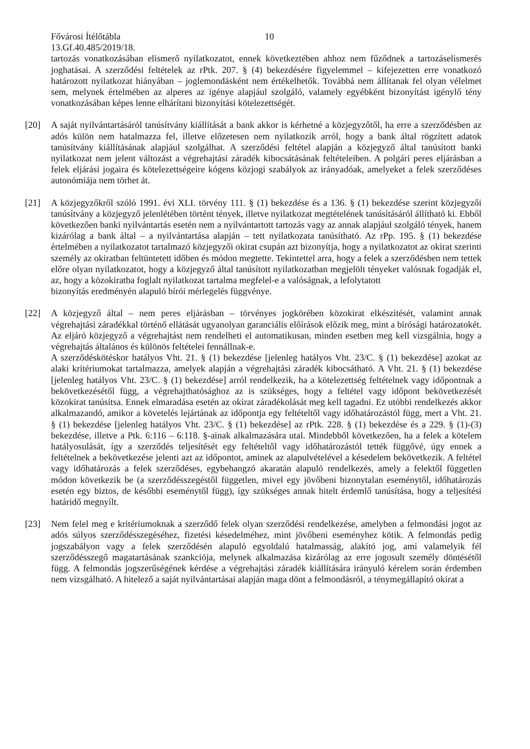Fővárosi Ítélőtábla 10
13.Gf.40.485/2019/18.
tartozás vonatkozásában elismerő nyilatkozatot, ennek következtében ahhoz nem fűződnek a tartozáselismerés joghatásai. A szerződési feltételek az rPtk. 207. § (4) bekezdésére figyelemmel – kifejezetten erre vonatkozó határozott nyilatkozat hiányában – joglemondásként nem értékelhetők. Továbbá nem állítanak fel olyan vélelmet sem, melynek értelmében az alperes az igénye alapjául szolgáló, valamely egyébként bizonyítást igénylő tény vonatkozásában képes lenne elhárítani bizonyítási kötelezettségét.
[20] A saját nyilvántartásáról tanúsítvány kiállítását a bank akkor is kérhetné a közjegyzőtől, ha erre a szerződésben az adós külön nem hatalmazza fel, illetve előzetesen nem nyilatkozik arról, hogy a bank által rögzített adatok tanúsítvány kiállításának alapjául szolgálhat. A szerződési feltétel alapján a közjegyző által tanúsított banki nyilatkozat nem jelent változást a végrehajtási záradék kibocsátásának feltételeiben. A polgári peres eljárásban a felek eljárási jogaira és kötelezettségeire kógens közjogi szabályok az irányadóak, amelyeket a felek szerződéses autonómiája nem törhet át.
[21] A közjegyzőkről szóló 1991. évi XLI. törvény 111. § (1) bekezdése és a 136. § (1) bekezdése szerint közjegyzői tanúsítvány a közjegyző jelenlétében történt tények, illetve nyilatkozat megtételének tanúsításáról állítható ki. Ebből következően banki nyilvántartás esetén nem a nyilvántartott tartozás vagy az annak alapjául szolgáló tények, hanem kizárólag a bank által – a nyilvántartása alapján – tett nyilatkozata tanúsítható. Az rPp. 195. § (1) bekezdése értelmében a nyilatkozatot tartalmazó közjegyzői okirat csupán azt bizonyítja, hogy a nyilatkozatot az okirat szerinti személy az okiratban feltüntetett időben és módon megtette. Tekintettel arra, hogy a felek a szerződésben nem tettek előre olyan nyilatkozatot, hogy a közjegyző által tanúsított nyilatkozatban megjelölt tényeket valósnak fogadják el, az, hogy a közokiratba foglalt nyilatkozat tartalma megfelel-e a valóságnak, a lefolytatott
bizonyítás eredményén alapuló bírói mérlegelés függvénye.
[22] A közjegyző által – nem peres eljárásban – törvényes jogkörében közokirat elkészítését, valamint annak végrehajtási záradékkal történő ellátását ugyanolyan garanciális előírások előzik meg, mint a bírósági határozatokét. Az eljáró közjegyző a végrehajtást nem rendelheti el automatikusan, minden esetben meg kell vizsgálnia, hogy a végrehajtás általános és különös feltételei fennállnak-e.
A szerződéskötéskor hatályos Vht. 21. § (1) bekezdése [jelenleg hatályos Vht. 23/C. § (1) bekezdése] azokat az alaki kritériumokat tartalmazza, amelyek alapján a végrehajtási záradék kibocsátható. A Vht. 21. § (1) bekezdése [jelenleg hatályos Vht. 23/C. § (1) bekezdése] arról rendelkezik, ha a kötelezettség feltételnek vagy időpontnak a bekövetkezésétől függ, a végrehajthatósághoz az is szükséges, hogy a feltétel vagy időpont bekövetkezését közokirat tanúsítsa. Ennek elmaradása esetén az okirat záradékolását meg kell tagadni. Ez utóbbi rendelkezés akkor alkalmazandó, amikor a követelés lejártának az időpontja egy feltételtől vagy időhatározástól függ, mert a Vht. 21. § (1) bekezdése [jelenleg hatályos Vht. 23/C. § (1) bekezdése] az rPtk. 228. § (1) bekezdése és a 229. § (1)-(3) bekezdése, illetve a Ptk. 6:116 – 6:118. §-ainak alkalmazására utal. Mindebből következően, ha a felek a kötelem hatályosulását, így a szerződés teljesítését egy feltételtől vagy időhatározástól tették függővé, úgy ennek a feltételnek a bekövetkezése jelenti azt az időpontot, aminek az alapulvételével a késedelem bekövetkezik. A feltétel vagy időhatározás a felek szerződéses, egybehangzó akaratán alapuló rendelkezés, amely a felektől független módon következik be (a szerződésszegéstől független, mivel egy jövőbeni bizonytalan eseménytől, időhatározás esetén egy biztos, de későbbi eseménytől függ), így szükséges annak hitelt érdemlő tanúsítása, hogy a teljesítési határidő megnyílt.
[23] Nem felel meg e kritériumoknak a szerződő felek olyan szerződési rendelkezése, amelyben a felmondási jogot az adós súlyos szerződésszegéséhez, fizetési késedelméhez, mint jövőbeni eseményhez kötik. A felmondás pedig jogszabályon vagy a felek szerződésén alapuló egyoldalú hatalmasság, alakító jog, ami valamelyik fél szerződésszegő magatartásának szankciója, melynek alkalmazása kizárólag az erre jogosult személy döntésétől függ. A felmondás jogszerűségének kérdése a végrehajtási záradék kiállítására irányuló kérelem során érdemben nem vizsgálható. A hitelező a saját nyilvántartásai alapján maga dönt a felmondásról, a ténymegállapító okirat a